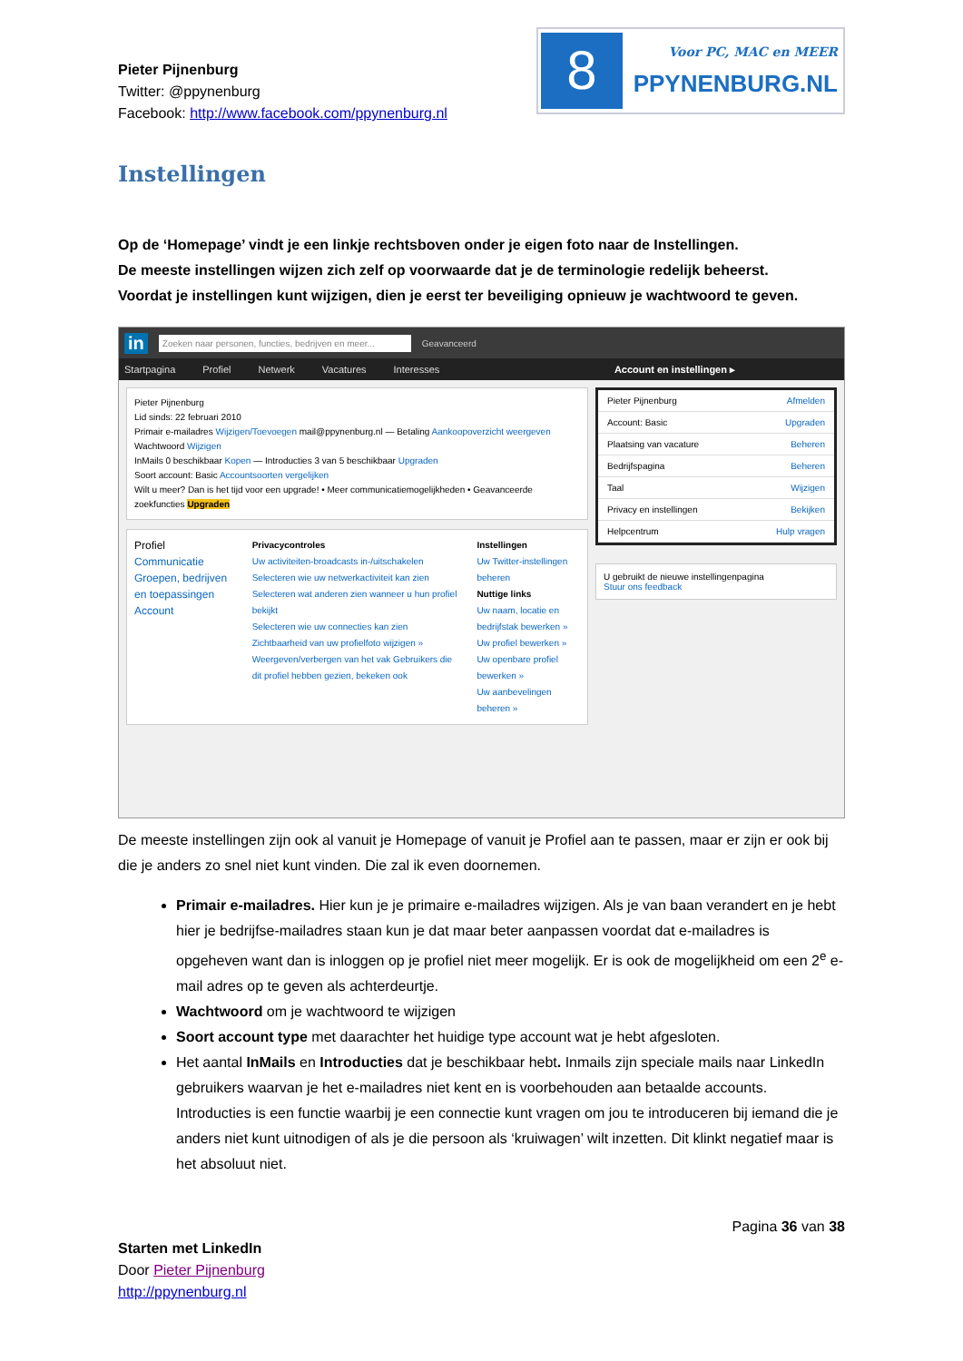Pieter Pijnenburg
Twitter: @ppynenburg
Facebook: http://www.facebook.com/ppynenburg.nl
8
Voor PC, MAC en MEER
PPYNENBURG.NL
Instellingen
Op de ‘Homepage’ vindt je een linkje rechtsboven onder je eigen foto naar de Instellingen.
De meeste instellingen wijzen zich zelf op voorwaarde dat je de terminologie redelijk beheerst.
Voordat je instellingen kunt wijzigen, dien je eerst ter beveiliging opnieuw je wachtwoord te geven.
in Zoeken naar personen, functies, bedrijven en meer... Geavanceerd
Startpagina Profiel Netwerk Vacatures Interesses Account en instellingen ▸
Pieter Pijnenburg
Lid sinds: 22 februari 2010
Primair e-mailadres Wijzigen/Toevoegen mail@ppynenburg.nl — Betaling Aankoopoverzicht weergeven
Wachtwoord Wijzigen
InMails 0 beschikbaar Kopen — Introducties 3 van 5 beschikbaar Upgraden
Soort account: Basic Accountsoorten vergelijken
Wilt u meer? Dan is het tijd voor een upgrade! • Meer communicatiemogelijkheden • Geavanceerde zoekfuncties Upgraden
Profiel
Communicatie
Groepen, bedrijven en toepassingen
Account
Privacycontroles
Uw activiteiten-broadcasts in-/uitschakelen
Selecteren wie uw netwerkactiviteit kan zien
Selecteren wat anderen zien wanneer u hun profiel bekijkt
Selecteren wie uw connecties kan zien
Zichtbaarheid van uw profielfoto wijzigen »
Weergeven/verbergen van het vak Gebruikers die dit profiel hebben gezien, bekeken ook
Instellingen
Uw Twitter-instellingen beheren
Nuttige links
Uw naam, locatie en bedrijfstak bewerken »
Uw profiel bewerken »
Uw openbare profiel bewerken »
Uw aanbevelingen beheren »
Pieter Pijnenburg Afmelden
Account: Basic Upgraden
Plaatsing van vacature Beheren
Bedrijfspagina Beheren
Taal Wijzigen
Privacy en instellingen Bekijken
Helpcentrum Hulp vragen
U gebruikt de nieuwe instellingenpagina
Stuur ons feedback
De meeste instellingen zijn ook al vanuit je Homepage of vanuit je Profiel aan te passen, maar er zijn er ook bij die je anders zo snel niet kunt vinden. Die zal ik even doornemen.
Primair e-mailadres. Hier kun je je primaire e-mailadres wijzigen. Als je van baan verandert en je hebt hier je bedrijfse-mailadres staan kun je dat maar beter aanpassen voordat dat e-mailadres is opgeheven want dan is inloggen op je profiel niet meer mogelijk. Er is ook de mogelijkheid om een 2<sup>e</sup> e-mail adres op te geven als achterdeurtje.
Wachtwoord om je wachtwoord te wijzigen
Soort account type met daarachter het huidige type account wat je hebt afgesloten.
Het aantal InMails en Introducties dat je beschikbaar hebt. Inmails zijn speciale mails naar LinkedIn gebruikers waarvan je het e-mailadres niet kent en is voorbehouden aan betaalde accounts. Introducties is een functie waarbij je een connectie kunt vragen om jou te introduceren bij iemand die je anders niet kunt uitnodigen of als je die persoon als ‘kruiwagen’ wilt inzetten. Dit klinkt negatief maar is het absoluut niet.
Pagina 36 van 38
Starten met LinkedIn
Door Pieter Pijnenburg
http://ppynenburg.nl